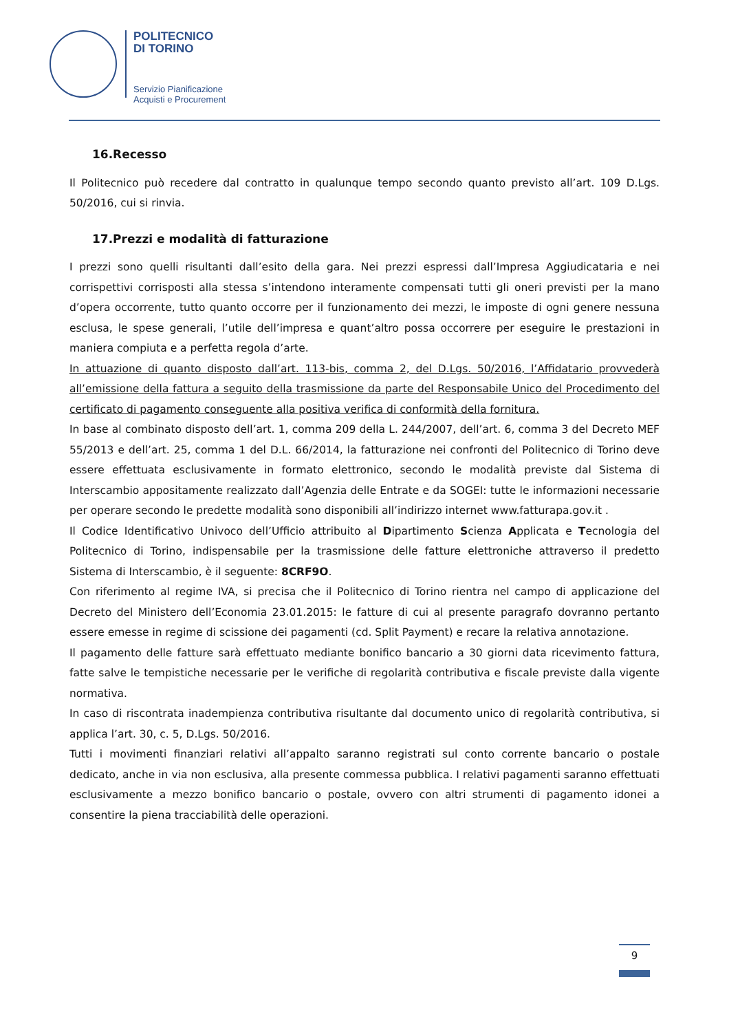POLITECNICO
DI TORINO
Servizio Pianificazione
Acquisti e Procurement
16.Recesso
Il Politecnico può recedere dal contratto in qualunque tempo secondo quanto previsto all’art. 109 D.Lgs. 50/2016, cui si rinvia.
17.Prezzi e modalità di fatturazione
I prezzi sono quelli risultanti dall’esito della gara. Nei prezzi espressi dall’Impresa Aggiudicataria e nei corrispettivi corrisposti alla stessa s’intendono interamente compensati tutti gli oneri previsti per la mano d’opera occorrente, tutto quanto occorre per il funzionamento dei mezzi, le imposte di ogni genere nessuna esclusa, le spese generali, l’utile dell’impresa e quant’altro possa occorrere per eseguire le prestazioni in maniera compiuta e a perfetta regola d’arte.
In attuazione di quanto disposto dall’art. 113-bis, comma 2, del D.Lgs. 50/2016, l’Affidatario provvederà all’emissione della fattura a seguito della trasmissione da parte del Responsabile Unico del Procedimento del certificato di pagamento conseguente alla positiva verifica di conformità della fornitura.
In base al combinato disposto dell’art. 1, comma 209 della L. 244/2007, dell’art. 6, comma 3 del Decreto MEF 55/2013 e dell’art. 25, comma 1 del D.L. 66/2014, la fatturazione nei confronti del Politecnico di Torino deve essere effettuata esclusivamente in formato elettronico, secondo le modalità previste dal Sistema di Interscambio appositamente realizzato dall’Agenzia delle Entrate e da SOGEI: tutte le informazioni necessarie per operare secondo le predette modalità sono disponibili all’indirizzo internet www.fatturapa.gov.it .
Il Codice Identificativo Univoco dell’Ufficio attribuito al Dipartimento Scienza Applicata e Tecnologia del Politecnico di Torino, indispensabile per la trasmissione delle fatture elettroniche attraverso il predetto Sistema di Interscambio, è il seguente: 8CRF9O.
Con riferimento al regime IVA, si precisa che il Politecnico di Torino rientra nel campo di applicazione del Decreto del Ministero dell’Economia 23.01.2015: le fatture di cui al presente paragrafo dovranno pertanto essere emesse in regime di scissione dei pagamenti (cd. Split Payment) e recare la relativa annotazione.
Il pagamento delle fatture sarà effettuato mediante bonifico bancario a 30 giorni data ricevimento fattura, fatte salve le tempistiche necessarie per le verifiche di regolarità contributiva e fiscale previste dalla vigente normativa.
In caso di riscontrata inadempienza contributiva risultante dal documento unico di regolarità contributiva, si applica l’art. 30, c. 5, D.Lgs. 50/2016.
Tutti i movimenti finanziari relativi all’appalto saranno registrati sul conto corrente bancario o postale dedicato, anche in via non esclusiva, alla presente commessa pubblica. I relativi pagamenti saranno effettuati esclusivamente a mezzo bonifico bancario o postale, ovvero con altri strumenti di pagamento idonei a consentire la piena tracciabilità delle operazioni.
9